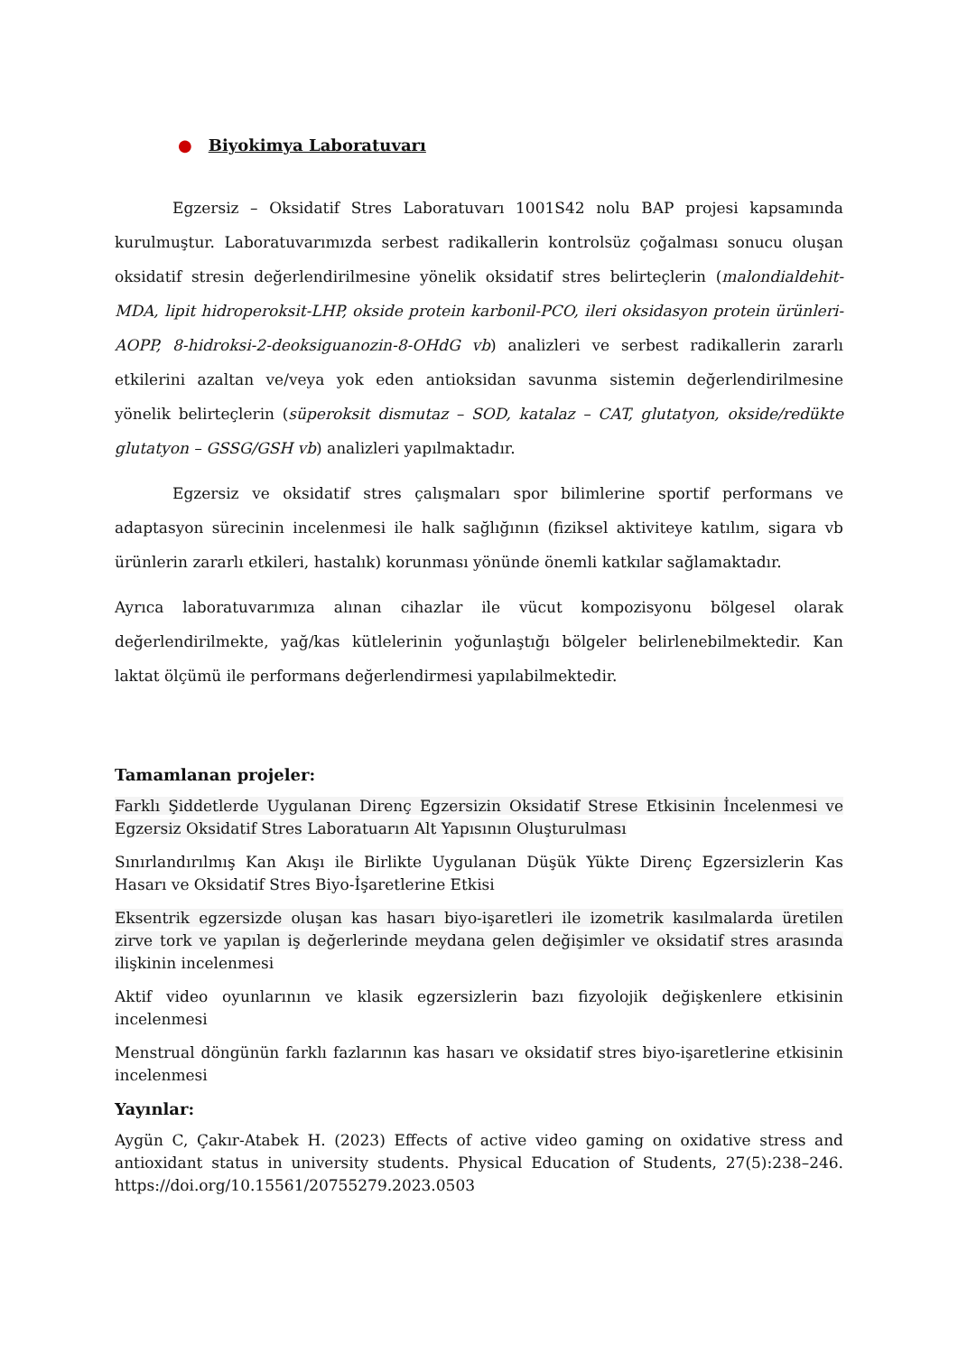● Biyokimya Laboratuvarı
Egzersiz – Oksidatif Stres Laboratuvarı 1001S42 nolu BAP projesi kapsamında kurulmuştur. Laboratuvarımızda serbest radikallerin kontrolsüz çoğalması sonucu oluşan oksidatif stresin değerlendirilmesine yönelik oksidatif stres belirteçlerin (malondialdehit-MDA, lipit hidroperoksit-LHP, okside protein karbonil-PCO, ileri oksidasyon protein ürünleri-AOPP, 8-hidroksi-2-deoksiguanozin-8-OHdG vb) analizleri ve serbest radikallerin zararlı etkilerini azaltan ve/veya yok eden antioksidan savunma sistemin değerlendirilmesine yönelik belirteçlerin (süperoksit dismutaz – SOD, katalaz – CAT, glutatyon, okside/redükte glutatyon – GSSG/GSH vb) analizleri yapılmaktadır.
Egzersiz ve oksidatif stres çalışmaları spor bilimlerine sportif performans ve adaptasyon sürecinin incelenmesi ile halk sağlığının (fiziksel aktiviteye katılım, sigara vb ürünlerin zararlı etkileri, hastalık) korunması yönünde önemli katkılar sağlamaktadır.
Ayrıca laboratuvarımıza alınan cihazlar ile vücut kompozisyonu bölgesel olarak değerlendirilmekte, yağ/kas kütlelerinin yoğunlaştığı bölgeler belirlenebilmektedir. Kan laktat ölçümü ile performans değerlendirmesi yapılabilmektedir.
Tamamlanan projeler:
Farklı Şiddetlerde Uygulanan Direnç Egzersizin Oksidatif Strese Etkisinin İncelenmesi ve Egzersiz Oksidatif Stres Laboratuarın Alt Yapısının Oluşturulması
Sınırlandırılmış Kan Akışı ile Birlikte Uygulanan Düşük Yükte Direnç Egzersizlerin Kas Hasarı ve Oksidatif Stres Biyo-İşaretlerine Etkisi
Eksentrik egzersizde oluşan kas hasarı biyo-işaretleri ile izometrik kasılmalarda üretilen zirve tork ve yapılan iş değerlerinde meydana gelen değişimler ve oksidatif stres arasında ilişkinin incelenmesi
Aktif video oyunlarının ve klasik egzersizlerin bazı fizyolojik değişkenlere etkisinin incelenmesi
Menstrual döngünün farklı fazlarının kas hasarı ve oksidatif stres biyo-işaretlerine etkisinin incelenmesi
Yayınlar:
Aygün C, Çakır-Atabek H. (2023) Effects of active video gaming on oxidative stress and antioxidant status in university students. Physical Education of Students, 27(5):238–246. https://doi.org/10.15561/20755279.2023.0503